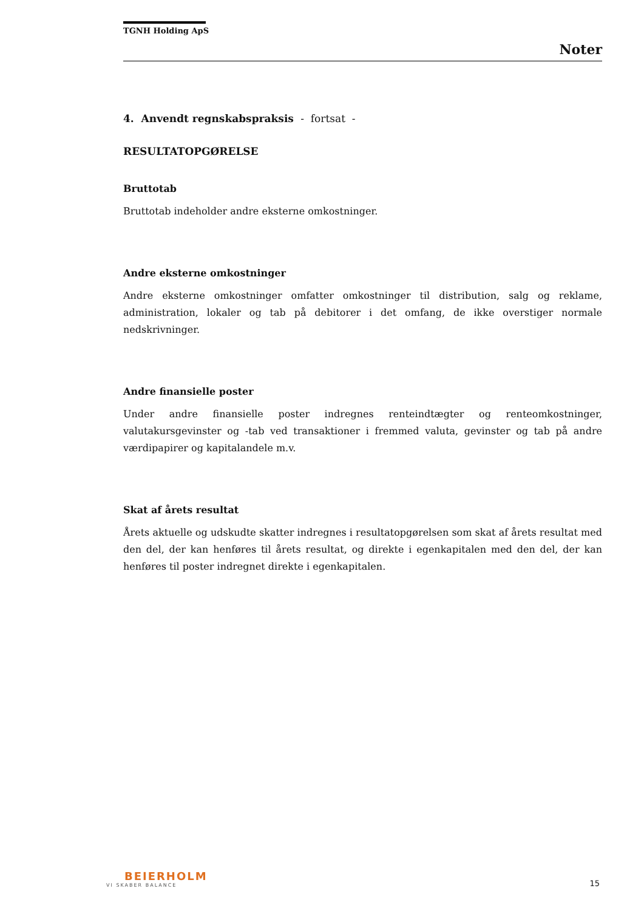TGNH Holding ApS
Noter
4. Anvendt regnskabspraksis - fortsat -
RESULTATOPGØRELSE
Bruttotab
Bruttotab indeholder andre eksterne omkostninger.
Andre eksterne omkostninger
Andre eksterne omkostninger omfatter omkostninger til distribution, salg og reklame, administration, lokaler og tab på debitorer i det omfang, de ikke overstiger normale nedskrivninger.
Andre finansielle poster
Under andre finansielle poster indregnes renteindtægter og renteomkostninger, valutakursgevinster og -tab ved transaktioner i fremmed valuta, gevinster og tab på andre værdipapirer og kapitalandele m.v.
Skat af årets resultat
Årets aktuelle og udskudte skatter indregnes i resultatopgørelsen som skat af årets resultat med den del, der kan henføres til årets resultat, og direkte i egenkapitalen med den del, der kan henføres til poster indregnet direkte i egenkapitalen.
BEIERHOLM
VI SKABER BALANCE
15